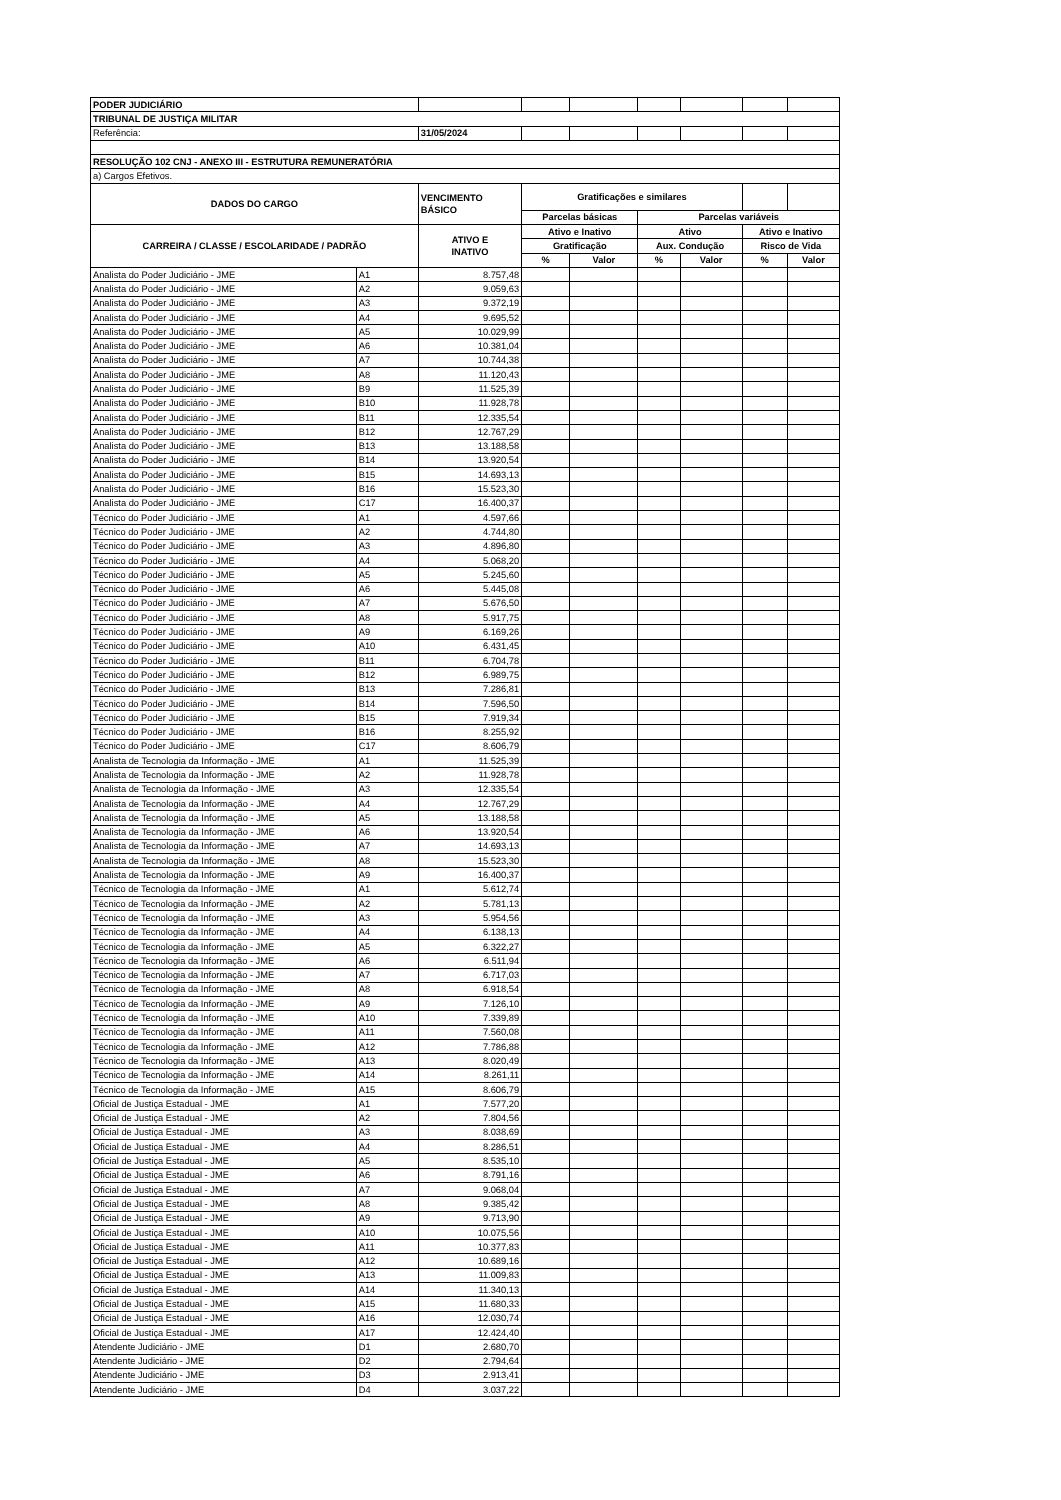| PODER JUDICIÁRIO | | | | | | | | |
| TRIBUNAL DE JUSTIÇA MILITAR | | | | | | | | |
| Referência: | | 31/05/2024 | | | | | | |
| RESOLUÇÃO 102 CNJ - ANEXO III - ESTRUTURA REMUNERATÓRIA | | | | | | | | |
| a) Cargos Efetivos. | | | | | | | | |
| DADOS DO CARGO | | VENCIMENTO BÁSICO | Gratificações e similares | | | | | |
| | | | Parcelas básicas | | Parcelas variáveis | | | |
| CARREIRA / CLASSE / ESCOLARIDADE / PADRÃO | | ATIVO E INATIVO | Ativo e Inativo | | Ativo | | Ativo e Inativo | |
| | | | Gratificação | | Aux. Condução | | Risco de Vida | |
| | | | % | Valor | % | Valor | % | Valor |
| Analista do Poder Judiciário - JME | A1 | 8.757,48 | | | | | | |
| Analista do Poder Judiciário - JME | A2 | 9.059,63 | | | | | | |
| Analista do Poder Judiciário - JME | A3 | 9.372,19 | | | | | | |
| Analista do Poder Judiciário - JME | A4 | 9.695,52 | | | | | | |
| Analista do Poder Judiciário - JME | A5 | 10.029,99 | | | | | | |
| Analista do Poder Judiciário - JME | A6 | 10.381,04 | | | | | | |
| Analista do Poder Judiciário - JME | A7 | 10.744,38 | | | | | | |
| Analista do Poder Judiciário - JME | A8 | 11.120,43 | | | | | | |
| Analista do Poder Judiciário - JME | B9 | 11.525,39 | | | | | | |
| Analista do Poder Judiciário - JME | B10 | 11.928,78 | | | | | | |
| Analista do Poder Judiciário - JME | B11 | 12.335,54 | | | | | | |
| Analista do Poder Judiciário - JME | B12 | 12.767,29 | | | | | | |
| Analista do Poder Judiciário - JME | B13 | 13.188,58 | | | | | | |
| Analista do Poder Judiciário - JME | B14 | 13.920,54 | | | | | | |
| Analista do Poder Judiciário - JME | B15 | 14.693,13 | | | | | | |
| Analista do Poder Judiciário - JME | B16 | 15.523,30 | | | | | | |
| Analista do Poder Judiciário - JME | C17 | 16.400,37 | | | | | | |
| Técnico do Poder Judiciário - JME | A1 | 4.597,66 | | | | | | |
| Técnico do Poder Judiciário - JME | A2 | 4.744,80 | | | | | | |
| Técnico do Poder Judiciário - JME | A3 | 4.896,80 | | | | | | |
| Técnico do Poder Judiciário - JME | A4 | 5.068,20 | | | | | | |
| Técnico do Poder Judiciário - JME | A5 | 5.245,60 | | | | | | |
| Técnico do Poder Judiciário - JME | A6 | 5.445,08 | | | | | | |
| Técnico do Poder Judiciário - JME | A7 | 5.676,50 | | | | | | |
| Técnico do Poder Judiciário - JME | A8 | 5.917,75 | | | | | | |
| Técnico do Poder Judiciário - JME | A9 | 6.169,26 | | | | | | |
| Técnico do Poder Judiciário - JME | A10 | 6.431,45 | | | | | | |
| Técnico do Poder Judiciário - JME | B11 | 6.704,78 | | | | | | |
| Técnico do Poder Judiciário - JME | B12 | 6.989,75 | | | | | | |
| Técnico do Poder Judiciário - JME | B13 | 7.286,81 | | | | | | |
| Técnico do Poder Judiciário - JME | B14 | 7.596,50 | | | | | | |
| Técnico do Poder Judiciário - JME | B15 | 7.919,34 | | | | | | |
| Técnico do Poder Judiciário - JME | B16 | 8.255,92 | | | | | | |
| Técnico do Poder Judiciário - JME | C17 | 8.606,79 | | | | | | |
| Analista de Tecnologia da Informação - JME | A1 | 11.525,39 | | | | | | |
| Analista de Tecnologia da Informação - JME | A2 | 11.928,78 | | | | | | |
| Analista de Tecnologia da Informação - JME | A3 | 12.335,54 | | | | | | |
| Analista de Tecnologia da Informação - JME | A4 | 12.767,29 | | | | | | |
| Analista de Tecnologia da Informação - JME | A5 | 13.188,58 | | | | | | |
| Analista de Tecnologia da Informação - JME | A6 | 13.920,54 | | | | | | |
| Analista de Tecnologia da Informação - JME | A7 | 14.693,13 | | | | | | |
| Analista de Tecnologia da Informação - JME | A8 | 15.523,30 | | | | | | |
| Analista de Tecnologia da Informação - JME | A9 | 16.400,37 | | | | | | |
| Técnico de Tecnologia da Informação - JME | A1 | 5.612,74 | | | | | | |
| Técnico de Tecnologia da Informação - JME | A2 | 5.781,13 | | | | | | |
| Técnico de Tecnologia da Informação - JME | A3 | 5.954,56 | | | | | | |
| Técnico de Tecnologia da Informação - JME | A4 | 6.138,13 | | | | | | |
| Técnico de Tecnologia da Informação - JME | A5 | 6.322,27 | | | | | | |
| Técnico de Tecnologia da Informação - JME | A6 | 6.511,94 | | | | | | |
| Técnico de Tecnologia da Informação - JME | A7 | 6.717,03 | | | | | | |
| Técnico de Tecnologia da Informação - JME | A8 | 6.918,54 | | | | | | |
| Técnico de Tecnologia da Informação - JME | A9 | 7.126,10 | | | | | | |
| Técnico de Tecnologia da Informação - JME | A10 | 7.339,89 | | | | | | |
| Técnico de Tecnologia da Informação - JME | A11 | 7.560,08 | | | | | | |
| Técnico de Tecnologia da Informação - JME | A12 | 7.786,88 | | | | | | |
| Técnico de Tecnologia da Informação - JME | A13 | 8.020,49 | | | | | | |
| Técnico de Tecnologia da Informação - JME | A14 | 8.261,11 | | | | | | |
| Técnico de Tecnologia da Informação - JME | A15 | 8.606,79 | | | | | | |
| Oficial de Justiça Estadual - JME | A1 | 7.577,20 | | | | | | |
| Oficial de Justiça Estadual - JME | A2 | 7.804,56 | | | | | | |
| Oficial de Justiça Estadual - JME | A3 | 8.038,69 | | | | | | |
| Oficial de Justiça Estadual - JME | A4 | 8.286,51 | | | | | | |
| Oficial de Justiça Estadual - JME | A5 | 8.535,10 | | | | | | |
| Oficial de Justiça Estadual - JME | A6 | 8.791,16 | | | | | | |
| Oficial de Justiça Estadual - JME | A7 | 9.068,04 | | | | | | |
| Oficial de Justiça Estadual - JME | A8 | 9.385,42 | | | | | | |
| Oficial de Justiça Estadual - JME | A9 | 9.713,90 | | | | | | |
| Oficial de Justiça Estadual - JME | A10 | 10.075,56 | | | | | | |
| Oficial de Justiça Estadual - JME | A11 | 10.377,83 | | | | | | |
| Oficial de Justiça Estadual - JME | A12 | 10.689,16 | | | | | | |
| Oficial de Justiça Estadual - JME | A13 | 11.009,83 | | | | | | |
| Oficial de Justiça Estadual - JME | A14 | 11.340,13 | | | | | | |
| Oficial de Justiça Estadual - JME | A15 | 11.680,33 | | | | | | |
| Oficial de Justiça Estadual - JME | A16 | 12.030,74 | | | | | | |
| Oficial de Justiça Estadual - JME | A17 | 12.424,40 | | | | | | |
| Atendente Judiciário - JME | D1 | 2.680,70 | | | | | | |
| Atendente Judiciário - JME | D2 | 2.794,64 | | | | | | |
| Atendente Judiciário - JME | D3 | 2.913,41 | | | | | | |
| Atendente Judiciário - JME | D4 | 3.037,22 | | | | | | |